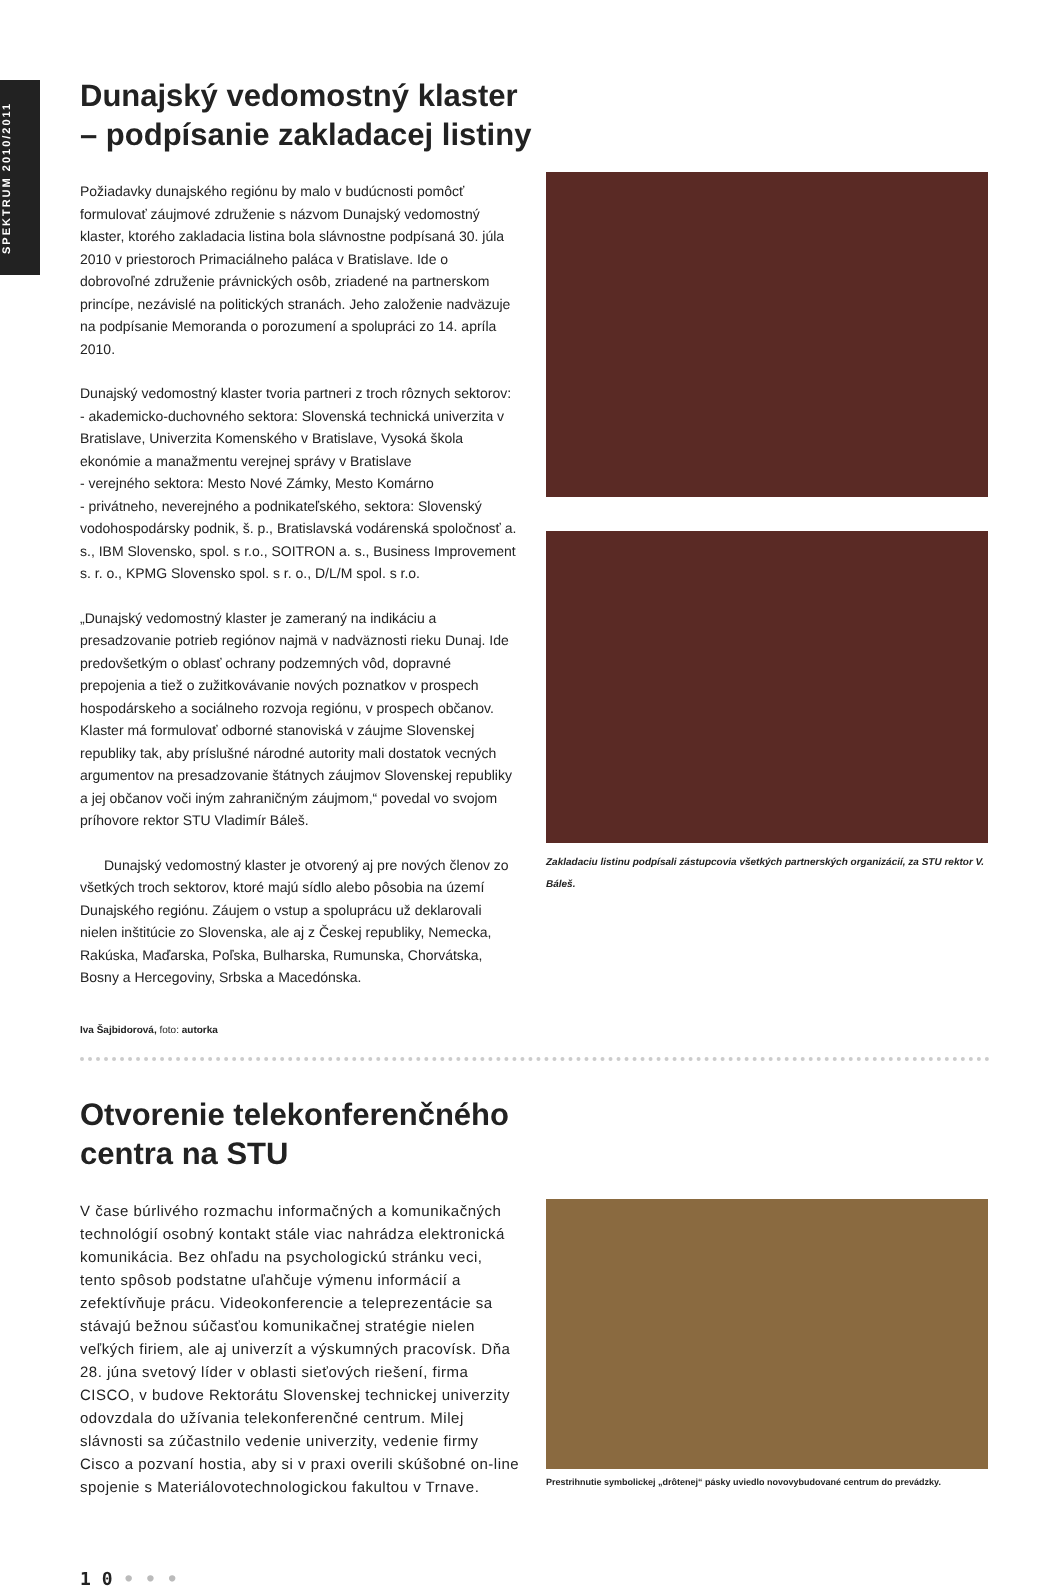SPEKTRUM 2010/2011
Dunajský vedomostný klaster
– podpísanie zakladacej listiny
Požiadavky dunajského regiónu by malo v budúcnosti pomôcť formulovať záujmové združenie s názvom Dunajský vedomostný klaster, ktorého zakladacia listina bola slávnostne podpísaná 30. júla 2010 v priestoroch Primaciálneho paláca v Bratislave. Ide o dobrovoľné združenie právnických osôb, zriadené na partnerskom princípe, nezávislé na politických stranách. Jeho založenie nadväzuje na podpísanie Memoranda o porozumení a spolupráci zo 14. apríla 2010.
Dunajský vedomostný klaster tvoria partneri z troch rôznych sektorov:
- akademicko-duchovného sektora: Slovenská technická univerzita v Bratislave, Univerzita Komenského v Bratislave, Vysoká škola ekonómie a manažmentu verejnej správy v Bratislave
- verejného sektora: Mesto Nové Zámky, Mesto Komárno
- privátneho, neverejného a podnikateľského, sektora: Slovenský vodohospodársky podnik, š. p., Bratislavská vodárenská spoločnosť a. s., IBM Slovensko, spol. s r.o., SOITRON a. s., Business Improvement s. r. o., KPMG Slovensko spol. s r. o., D/L/M spol. s r.o.
„Dunajský vedomostný klaster je zameraný na indikáciu a presadzovanie potrieb regiónov najmä v nadväznosti rieku Dunaj. Ide predovšetkým o oblasť ochrany podzemných vôd, dopravné prepojenia a tiež o zužitkovávanie nových poznatkov v prospech hospodárskeho a sociálneho rozvoja regiónu, v prospech občanov. Klaster má formulovať odborné stanoviská v záujme Slovenskej republiky tak, aby príslušné národné autority mali dostatok vecných argumentov na presadzovanie štátnych záujmov Slovenskej republiky a jej občanov voči iným zahraničným záujmom,“ povedal vo svojom príhovore rektor STU Vladimír Báleš.
Dunajský vedomostný klaster je otvorený aj pre nových členov zo všetkých troch sektorov, ktoré majú sídlo alebo pôsobia na území Dunajského regiónu. Záujem o vstup a spoluprácu už deklarovali nielen inštitúcie zo Slovenska, ale aj z Českej republiky, Nemecka, Rakúska, Maďarska, Poľska, Bulharska, Rumunska, Chorvátska, Bosny a Hercegoviny, Srbska a Macedónska.
Iva Šajbidorová, foto: autorka
Zakladaciu listinu podpísali zástupcovia všetkých partnerských organizácií, za STU rektor V. Báleš.
Otvorenie telekonferenčného
centra na STU
V čase búrlivého rozmachu informačných a komunikačných technológií osobný kontakt stále viac nahrádza elektronická komunikácia. Bez ohľadu na psychologickú stránku veci, tento spôsob podstatne uľahčuje výmenu informácií a zefektívňuje prácu. Videokonferencie a teleprezentácie sa stávajú bežnou súčasťou komunikačnej stratégie nielen veľkých firiem, ale aj univerzít a výskumných pracovísk. Dňa 28. júna svetový líder v oblasti sieťových riešení, firma CISCO, v budove Rektorátu Slovenskej technickej univerzity odovzdala do užívania telekonferenčné centrum. Milej slávnosti sa zúčastnilo vedenie univerzity, vedenie firmy Cisco a pozvaní hostia, aby si v praxi overili skúšobné on-line spojenie s Materiálovotechnologickou fakultou v Trnave.
Prestrihnutie symbolickej „drôtenej“ pásky uviedlo novovybudované centrum do prevádzky.
1 0 • • •